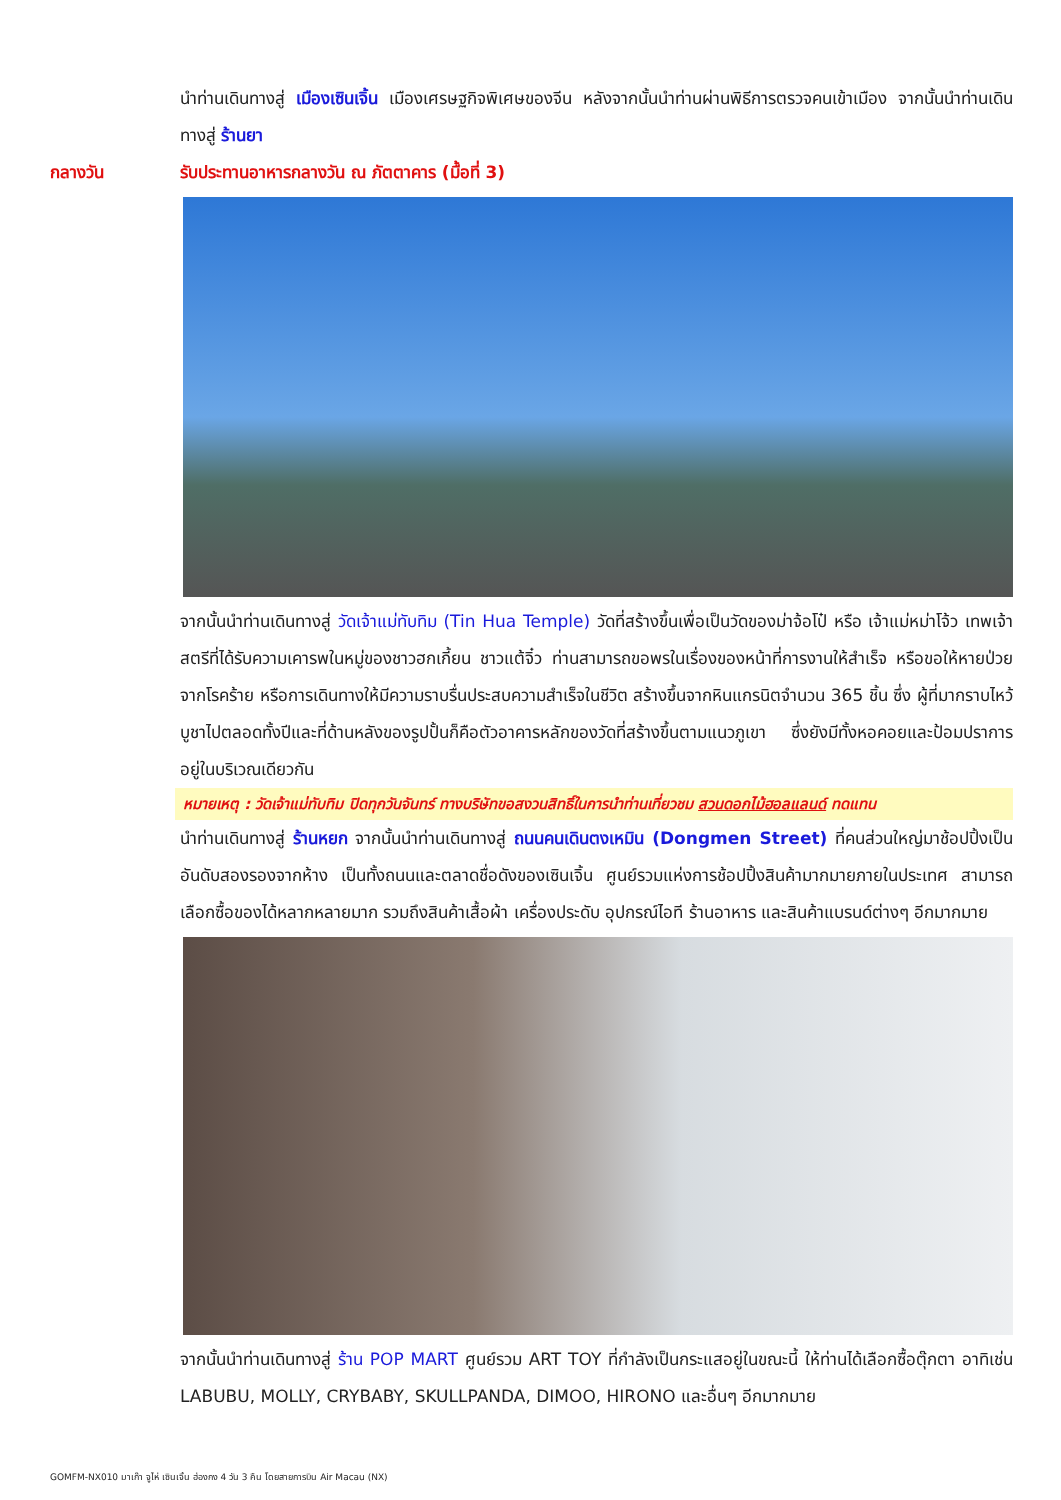นำท่านเดินทางสู่ เมืองเซินเจิ้น เมืองเศรษฐกิจพิเศษของจีน หลังจากนั้นนำท่านผ่านพิธีการตรวจคนเข้าเมือง จากนั้นนำท่านเดินทางสู่ ร้านยา
กลางวัน รับประทานอาหารกลางวัน ณ ภัตตาคาร (มื้อที่ 3)
จากนั้นนำท่านเดินทางสู่ วัดเจ้าแม่ทับทิม (Tin Hua Temple) วัดที่สร้างขึ้นเพื่อเป็นวัดของม่าจ้อโป๋ หรือ เจ้าแม่หม่าโจ้ว เทพเจ้าสตรีที่ได้รับความเคารพในหมู่ของชาวฮกเกี้ยน ชาวแต้จิ๋ว ท่านสามารถขอพรในเรื่องของหน้าที่การงานให้สำเร็จ หรือขอให้หายป่วยจากโรคร้าย หรือการเดินทางให้มีความราบรื่นประสบความสำเร็จในชีวิต สร้างขึ้นจากหินแกรนิตจำนวน 365 ชิ้น ซึ่ง ผู้ที่มากราบไหว้บูชาไปตลอดทั้งปีและที่ด้านหลังของรูปปั้นก็คือตัวอาคารหลักของวัดที่สร้างขึ้นตามแนวภูเขา ซึ่งยังมีทั้งหอคอยและป้อมปราการอยู่ในบริเวณเดียวกัน
หมายเหตุ : วัดเจ้าแม่ทับทิม ปิดทุกวันจันทร์ ทางบริษัทขอสงวนสิทธิ์ในการนำท่านเที่ยวชม สวนดอกไม้ฮอลแลนด์ ทดแทน
นำท่านเดินทางสู่ ร้านหยก จากนั้นนำท่านเดินทางสู่ ถนนคนเดินตงเหมิน (Dongmen Street) ที่คนส่วนใหญ่มาช้อปปิ้งเป็นอันดับสองรองจากห้าง เป็นทั้งถนนและตลาดชื่อดังของเซินเจิ้น ศูนย์รวมแห่งการช้อปปิ้งสินค้ามากมายภายในประเทศ สามารถเลือกซื้อของได้หลากหลายมาก รวมถึงสินค้าเสื้อผ้า เครื่องประดับ อุปกรณ์ไอที ร้านอาหาร และสินค้าแบรนด์ต่างๆ อีกมากมาย
จากนั้นนำท่านเดินทางสู่ ร้าน POP MART ศูนย์รวม ART TOY ที่กำลังเป็นกระแสอยู่ในขณะนี้ ให้ท่านได้เลือกซื้อตุ๊กตา อาทิเช่น LABUBU, MOLLY, CRYBABY, SKULLPANDA, DIMOO, HIRONO และอื่นๆ อีกมากมาย
GOMFM-NX010 มาเก๊า จูไห่ เซินเจิ้น ฮ่องกง 4 วัน 3 คืน โดยสายการบิน Air Macau (NX)